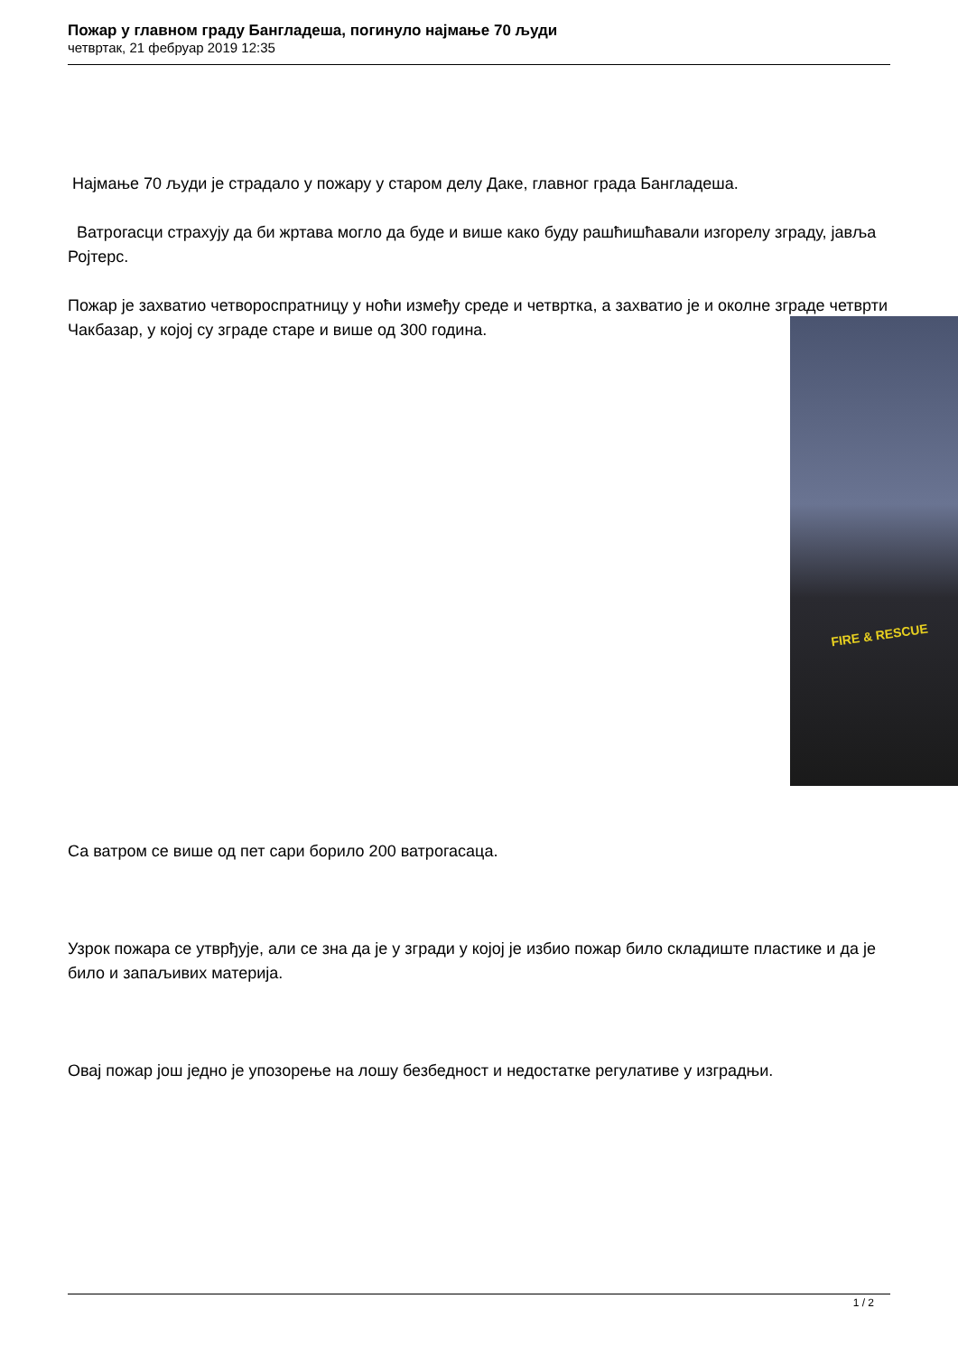Пожар у главном граду Бангладеша, погинуло најмање 70 људи
четвртак, 21 фебруар 2019 12:35
Најмање 70 људи је страдало у пожару у старом делу Даке, главног града Бангладеша.
Ватрогасци страхују да би жртава могло да буде и више како буду рашћишћавали изгорелу зграду, јавља Ројтерс.
Пожар је захватио четвороспратницу у ноћи између среде и четвртка, а захватио је и околне зграде четврти Чакбазар, у којој су зграде старе и више од 300 година.
Са ватром се више од пет сари борило 200 ватрогасаца.
Узрок пожара се утврђује, али се зна да је у згради у којој је избио пожар било складиште пластике и да је било и запаљивих материја.
Овај пожар још једно је упозорење на лошу безбедност и недостатке регулативе у изградњи.
FIRE & RESCUE
1 / 2